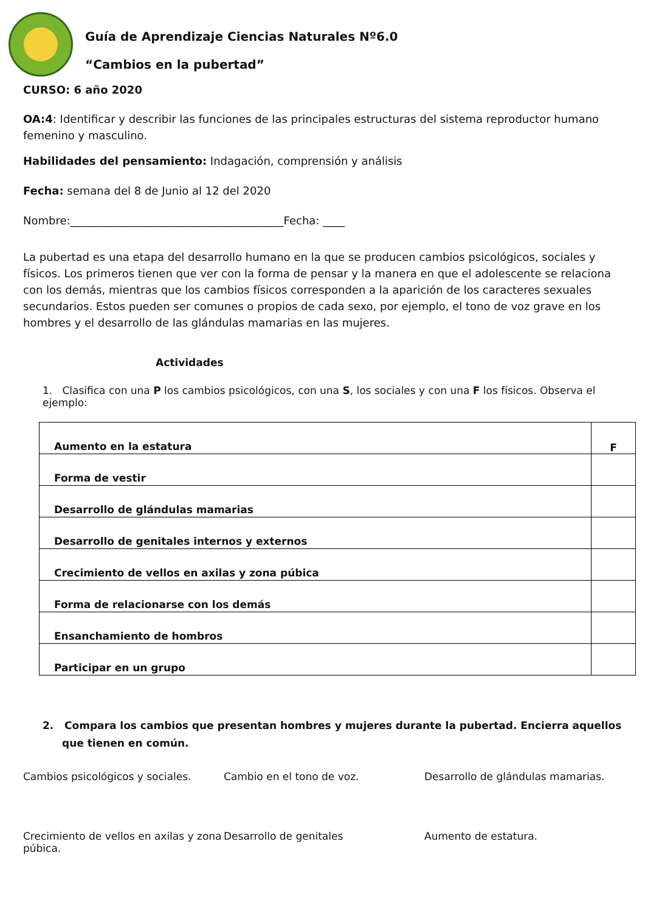Guía de Aprendizaje Ciencias Naturales Nº6.0
“Cambios en la pubertad”
CURSO: 6 año 2020
OA:4: Identificar y describir las funciones de las principales estructuras del sistema reproductor humano femenino y masculino.
Habilidades del pensamiento: Indagación, comprensión y análisis
Fecha: semana del 8 de Junio al 12 del 2020
Nombre:_______________________________________Fecha: ____
La pubertad es una etapa del desarrollo humano en la que se producen cambios psicológicos, sociales y físicos. Los primeros tienen que ver con la forma de pensar y la manera en que el adolescente se relaciona con los demás, mientras que los cambios físicos corresponden a la aparición de los caracteres sexuales secundarios. Estos pueden ser comunes o propios de cada sexo, por ejemplo, el tono de voz grave en los hombres y el desarrollo de las glándulas mamarias en las mujeres.
Actividades
1. Clasifica con una P los cambios psicológicos, con una S, los sociales y con una F los físicos. Observa el ejemplo:
| Aumento en la estatura | F |
| Forma de vestir | |
| Desarrollo de glándulas mamarias | |
| Desarrollo de genitales internos y externos | |
| Crecimiento de vellos en axilas y zona púbica | |
| Forma de relacionarse con los demás | |
| Ensanchamiento de hombros | |
| Participar en un grupo | |
2. Compara los cambios que presentan hombres y mujeres durante la pubertad. Encierra aquellos que tienen en común.
Cambios psicológicos y sociales.
Cambio en el tono de voz.
Desarrollo de glándulas mamarias.
Crecimiento de vellos en axilas y zona púbica.
Desarrollo de genitales
Aumento de estatura.